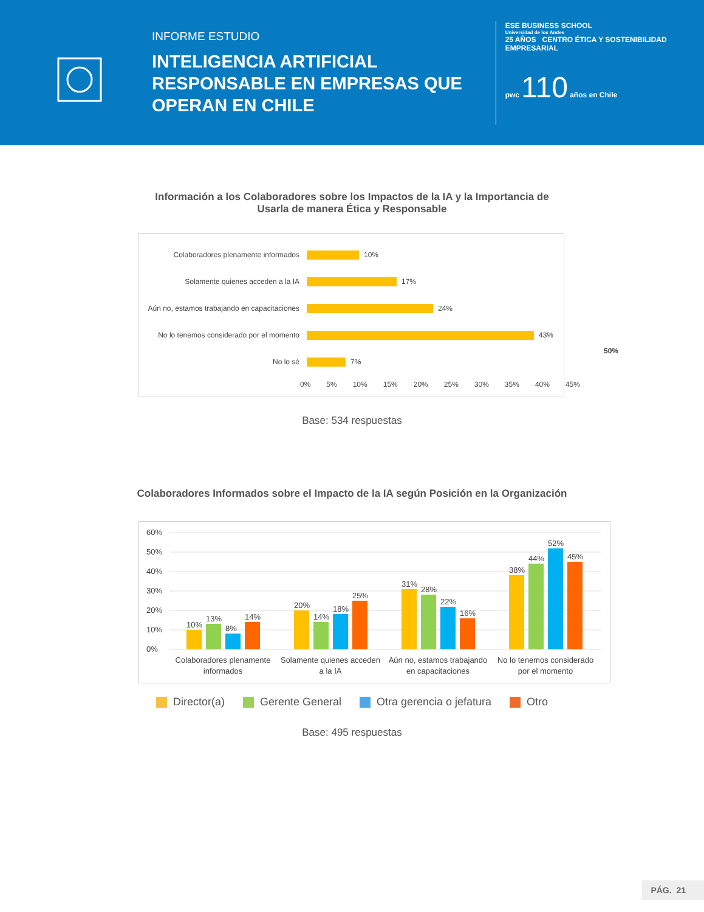INFORME ESTUDIO
INTELIGENCIA ARTIFICIAL RESPONSABLE EN EMPRESAS QUE OPERAN EN CHILE
ESE BUSINESS SCHOOL
Universidad de los Andes
25 AÑOS CENTRO ÉTICA Y SOSTENIBILIDAD EMPRESARIAL
pwc 110 años en Chile
Información a los Colaboradores sobre los Impactos de la IA y la Importancia de
Usarla de manera Ética y Responsable
Colaboradores plenamente informados
10%
Solamente quienes acceden a la IA
17%
Aún no, estamos trabajando en capacitaciones
24%
No lo tenemos considerado por el momento
43%
No lo sé
7%
0% 5% 10% 15% 20% 25% 30% 35% 40% 45%
50%
Base: 534 respuestas
Colaboradores Informados sobre el Impacto de la IA según Posición en la Organización
0%
10%
20%
30%
40%
50%
60%
10%
13%
8%
14%
20%
14%
18%
25%
31%
28%
22%
16%
38%
44%
52%
45%
Colaboradores plenamente
informados
Solamente quienes acceden
a la IA
Aún no, estamos trabajando
en capacitaciones
No lo tenemos considerado
por el momento
Director(a) Gerente General Otra gerencia o jefatura Otro
Base: 495 respuestas
PÁG. 21